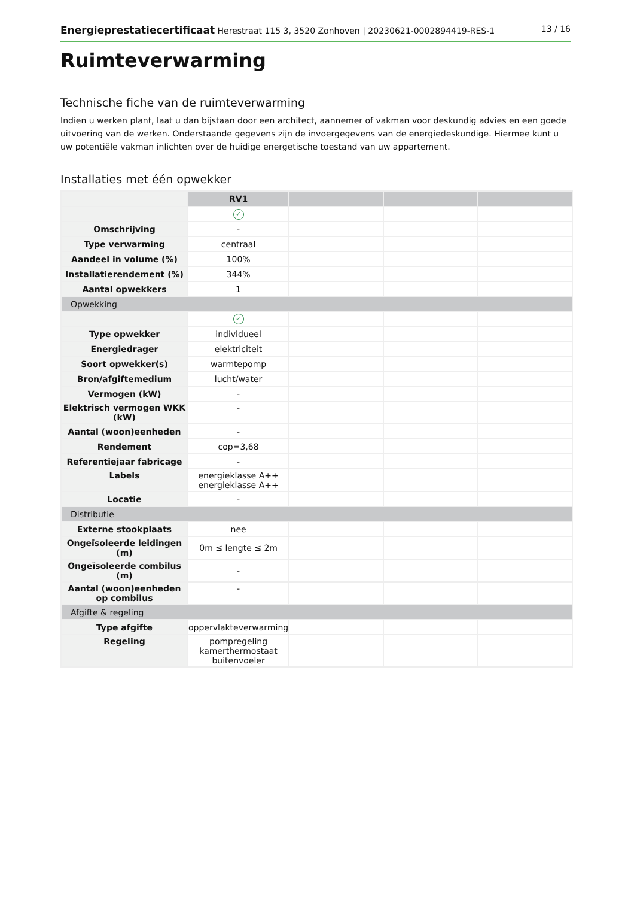Energieprestatiecertificaat Herestraat 115 3, 3520 Zonhoven | 20230621-0002894419-RES-1 13 / 16
Ruimteverwarming
Technische fiche van de ruimteverwarming
Indien u werken plant, laat u dan bijstaan door een architect, aannemer of vakman voor deskundig advies en een goede uitvoering van de werken. Onderstaande gegevens zijn de invoergegevens van de energiedeskundige. Hiermee kunt u uw potentiële vakman inlichten over de huidige energetische toestand van uw appartement.
Installaties met één opwekker
| | RV1 | | | |
| --- | --- | --- | --- | --- |
| | ✓ | | | |
| Omschrijving | - | | | |
| Type verwarming | centraal | | | |
| Aandeel in volume (%) | 100% | | | |
| Installatierendement (%) | 344% | | | |
| Aantal opwekkers | 1 | | | |
| Opwekking | | | | |
| | ✓ | | | |
| Type opwekker | individueel | | | |
| Energiedrager | elektriciteit | | | |
| Soort opwekker(s) | warmtepomp | | | |
| Bron/afgiftemedium | lucht/water | | | |
| Vermogen (kW) | - | | | |
| Elektrisch vermogen WKK (kW) | - | | | |
| Aantal (woon)eenheden | - | | | |
| Rendement | cop=3,68 | | | |
| Referentiejaar fabricage | - | | | |
| Labels | energieklasse A++ energieklasse A++ | | | |
| Locatie | - | | | |
| Distributie | | | | |
| Externe stookplaats | nee | | | |
| Ongeïsoleerde leidingen (m) | 0m ≤ lengte ≤ 2m | | | |
| Ongeïsoleerde combilus (m) | - | | | |
| Aantal (woon)eenheden op combilus | - | | | |
| Afgifte & regeling | | | | |
| Type afgifte | oppervlakteverwarming | | | |
| Regeling | pompregeling kamerthermostaat buitenvoeler | | | |